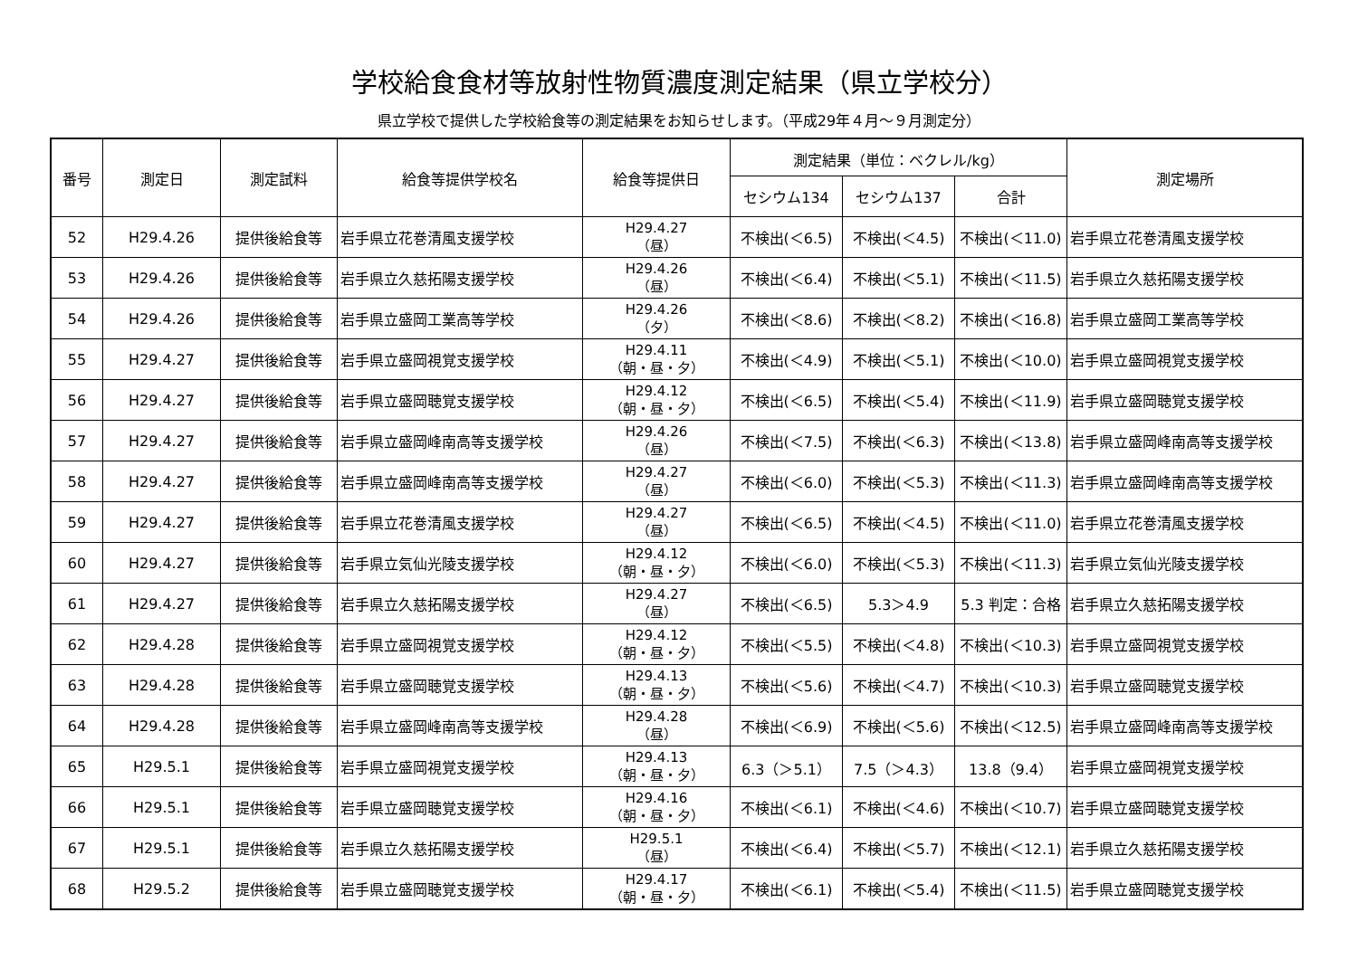学校給食食材等放射性物質濃度測定結果（県立学校分）
県立学校で提供した学校給食等の測定結果をお知らせします。（平成29年４月～９月測定分）
| 番号 | 測定日 | 測定試料 | 給食等提供学校名 | 給食等提供日 | 測定結果（単位：ベクレル/kg） | | | 測定場所 |
| --- | --- | --- | --- | --- | --- | --- | --- | --- |
| | | | | | セシウム134 | セシウム137 | 合計 | |
| 52 | H29.4.26 | 提供後給食等 | 岩手県立花巻清風支援学校 | H29.4.27 （昼） | 不検出(＜6.5) | 不検出(＜4.5) | 不検出(＜11.0) | 岩手県立花巻清風支援学校 |
| 53 | H29.4.26 | 提供後給食等 | 岩手県立久慈拓陽支援学校 | H29.4.26 （昼） | 不検出(＜6.4) | 不検出(＜5.1) | 不検出(＜11.5) | 岩手県立久慈拓陽支援学校 |
| 54 | H29.4.26 | 提供後給食等 | 岩手県立盛岡工業高等学校 | H29.4.26 （夕） | 不検出(＜8.6) | 不検出(＜8.2) | 不検出(＜16.8) | 岩手県立盛岡工業高等学校 |
| 55 | H29.4.27 | 提供後給食等 | 岩手県立盛岡視覚支援学校 | H29.4.11 （朝・昼・夕） | 不検出(＜4.9) | 不検出(＜5.1) | 不検出(＜10.0) | 岩手県立盛岡視覚支援学校 |
| 56 | H29.4.27 | 提供後給食等 | 岩手県立盛岡聴覚支援学校 | H29.4.12 （朝・昼・夕） | 不検出(＜6.5) | 不検出(＜5.4) | 不検出(＜11.9) | 岩手県立盛岡聴覚支援学校 |
| 57 | H29.4.27 | 提供後給食等 | 岩手県立盛岡峰南高等支援学校 | H29.4.26 （昼） | 不検出(＜7.5) | 不検出(＜6.3) | 不検出(＜13.8) | 岩手県立盛岡峰南高等支援学校 |
| 58 | H29.4.27 | 提供後給食等 | 岩手県立盛岡峰南高等支援学校 | H29.4.27 （昼） | 不検出(＜6.0) | 不検出(＜5.3) | 不検出(＜11.3) | 岩手県立盛岡峰南高等支援学校 |
| 59 | H29.4.27 | 提供後給食等 | 岩手県立花巻清風支援学校 | H29.4.27 （昼） | 不検出(＜6.5) | 不検出(＜4.5) | 不検出(＜11.0) | 岩手県立花巻清風支援学校 |
| 60 | H29.4.27 | 提供後給食等 | 岩手県立気仙光陵支援学校 | H29.4.12 （朝・昼・夕） | 不検出(＜6.0) | 不検出(＜5.3) | 不検出(＜11.3) | 岩手県立気仙光陵支援学校 |
| 61 | H29.4.27 | 提供後給食等 | 岩手県立久慈拓陽支援学校 | H29.4.27 （昼） | 不検出(＜6.5) | 5.3＞4.9 | 5.3 判定：合格 | 岩手県立久慈拓陽支援学校 |
| 62 | H29.4.28 | 提供後給食等 | 岩手県立盛岡視覚支援学校 | H29.4.12 （朝・昼・夕） | 不検出(＜5.5) | 不検出(＜4.8) | 不検出(＜10.3) | 岩手県立盛岡視覚支援学校 |
| 63 | H29.4.28 | 提供後給食等 | 岩手県立盛岡聴覚支援学校 | H29.4.13 （朝・昼・夕） | 不検出(＜5.6) | 不検出(＜4.7) | 不検出(＜10.3) | 岩手県立盛岡聴覚支援学校 |
| 64 | H29.4.28 | 提供後給食等 | 岩手県立盛岡峰南高等支援学校 | H29.4.28 （昼） | 不検出(＜6.9) | 不検出(＜5.6) | 不検出(＜12.5) | 岩手県立盛岡峰南高等支援学校 |
| 65 | H29.5.1 | 提供後給食等 | 岩手県立盛岡視覚支援学校 | H29.4.13 （朝・昼・夕） | 6.3（＞5.1） | 7.5（＞4.3） | 13.8（9.4） | 岩手県立盛岡視覚支援学校 |
| 66 | H29.5.1 | 提供後給食等 | 岩手県立盛岡聴覚支援学校 | H29.4.16 （朝・昼・夕） | 不検出(＜6.1) | 不検出(＜4.6) | 不検出(＜10.7) | 岩手県立盛岡聴覚支援学校 |
| 67 | H29.5.1 | 提供後給食等 | 岩手県立久慈拓陽支援学校 | H29.5.1 （昼） | 不検出(＜6.4) | 不検出(＜5.7) | 不検出(＜12.1) | 岩手県立久慈拓陽支援学校 |
| 68 | H29.5.2 | 提供後給食等 | 岩手県立盛岡聴覚支援学校 | H29.4.17 （朝・昼・夕） | 不検出(＜6.1) | 不検出(＜5.4) | 不検出(＜11.5) | 岩手県立盛岡聴覚支援学校 |